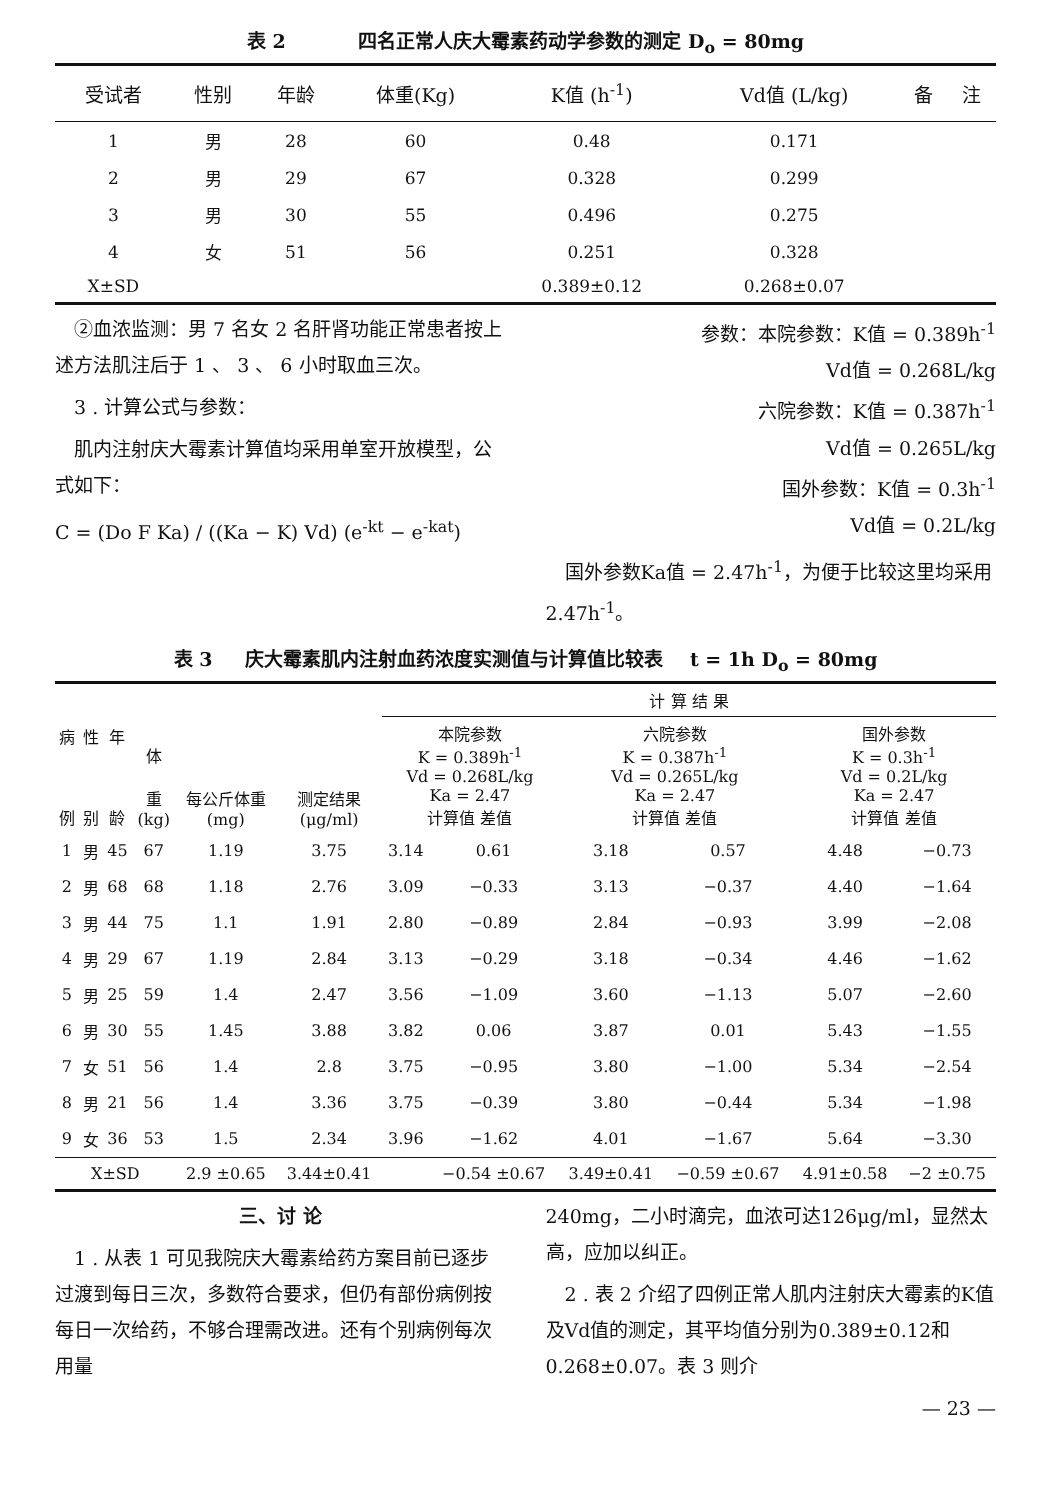表 2 四名正常人庆大霉素药动学参数的测定 D<sub>o</sub> = 80mg
| 受试者 | 性别 | 年龄 | 体重(Kg) | K值 (h<sup>-1</sup>) | Vd值 (L/kg) | 备 | 注 |
| --- | --- | --- | --- | --- | --- | --- | --- |
| 1 | 男 | 28 | 60 | 0.48 | 0.171 | | |
| 2 | 男 | 29 | 67 | 0.328 | 0.299 | | |
| 3 | 男 | 30 | 55 | 0.496 | 0.275 | | |
| 4 | 女 | 51 | 56 | 0.251 | 0.328 | | |
| X±SD | | | | 0.389±0.12 | 0.268±0.07 | | |
　②血浓监测：男 7 名女 2 名肝肾功能正常患者按上述方法肌注后于 1 、 3 、 6 小时取血三次。
　3 . 计算公式与参数：
　肌内注射庆大霉素计算值均采用单室开放模型，公式如下：
C = (Do F Ka) / ((Ka − K) Vd) (e<sup>-kt</sup> − e<sup>-kat</sup>)
参数：本院参数：K值 = 0.389h<sup>-1</sup>
Vd值 = 0.268L/kg
六院参数：K值 = 0.387h<sup>-1</sup>
Vd值 = 0.265L/kg
国外参数：K值 = 0.3h<sup>-1</sup>
Vd值 = 0.2L/kg
　国外参数Ka值 = 2.47h<sup>-1</sup>，为便于比较这里均采用2.47h<sup>-1</sup>。
表 3 庆大霉素肌内注射血药浓度实测值与计算值比较表 t = 1h D<sub>o</sub> = 80mg
| 病 例 | 性 别 | 年 龄 | 体 重 (kg) | 每公斤体重 (mg) | 测定结果 (μg/ml) | 计 算 结 果 | | | | | |
| --- | --- | --- | --- | --- | --- | --- | --- | --- | --- | --- | --- |
| | | | | | | 本院参数 K = 0.389h<sup>-1</sup> Vd = 0.268L/kg Ka = 2.47 计算值 差值 | | 六院参数 K = 0.387h<sup>-1</sup> Vd = 0.265L/kg Ka = 2.47 计算值 差值 | | 国外参数 K = 0.3h<sup>-1</sup> Vd = 0.2L/kg Ka = 2.47 计算值 差值 | |
| 1 | 男 | 45 | 67 | 1.19 | 3.75 | 3.14 | 0.61 | 3.18 | 0.57 | 4.48 | −0.73 |
| 2 | 男 | 68 | 68 | 1.18 | 2.76 | 3.09 | −0.33 | 3.13 | −0.37 | 4.40 | −1.64 |
| 3 | 男 | 44 | 75 | 1.1 | 1.91 | 2.80 | −0.89 | 2.84 | −0.93 | 3.99 | −2.08 |
| 4 | 男 | 29 | 67 | 1.19 | 2.84 | 3.13 | −0.29 | 3.18 | −0.34 | 4.46 | −1.62 |
| 5 | 男 | 25 | 59 | 1.4 | 2.47 | 3.56 | −1.09 | 3.60 | −1.13 | 5.07 | −2.60 |
| 6 | 男 | 30 | 55 | 1.45 | 3.88 | 3.82 | 0.06 | 3.87 | 0.01 | 5.43 | −1.55 |
| 7 | 女 | 51 | 56 | 1.4 | 2.8 | 3.75 | −0.95 | 3.80 | −1.00 | 5.34 | −2.54 |
| 8 | 男 | 21 | 56 | 1.4 | 3.36 | 3.75 | −0.39 | 3.80 | −0.44 | 5.34 | −1.98 |
| 9 | 女 | 36 | 53 | 1.5 | 2.34 | 3.96 | −1.62 | 4.01 | −1.67 | 5.64 | −3.30 |
| X±SD | | | | 2.9 ±0.65 | 3.44±0.41 | | −0.54 ±0.67 | 3.49±0.41 | −0.59 ±0.67 | 4.91±0.58 | −2 ±0.75 |
三、讨 论
　1 . 从表 1 可见我院庆大霉素给药方案目前已逐步过渡到每日三次，多数符合要求，但仍有部份病例按每日一次给药，不够合理需改进。还有个别病例每次用量
240mg，二小时滴完，血浓可达126μg/ml，显然太高，应加以纠正。
　2 . 表 2 介绍了四例正常人肌内注射庆大霉素的K值及Vd值的测定，其平均值分别为0.389±0.12和0.268±0.07。表 3 则介
— 23 —